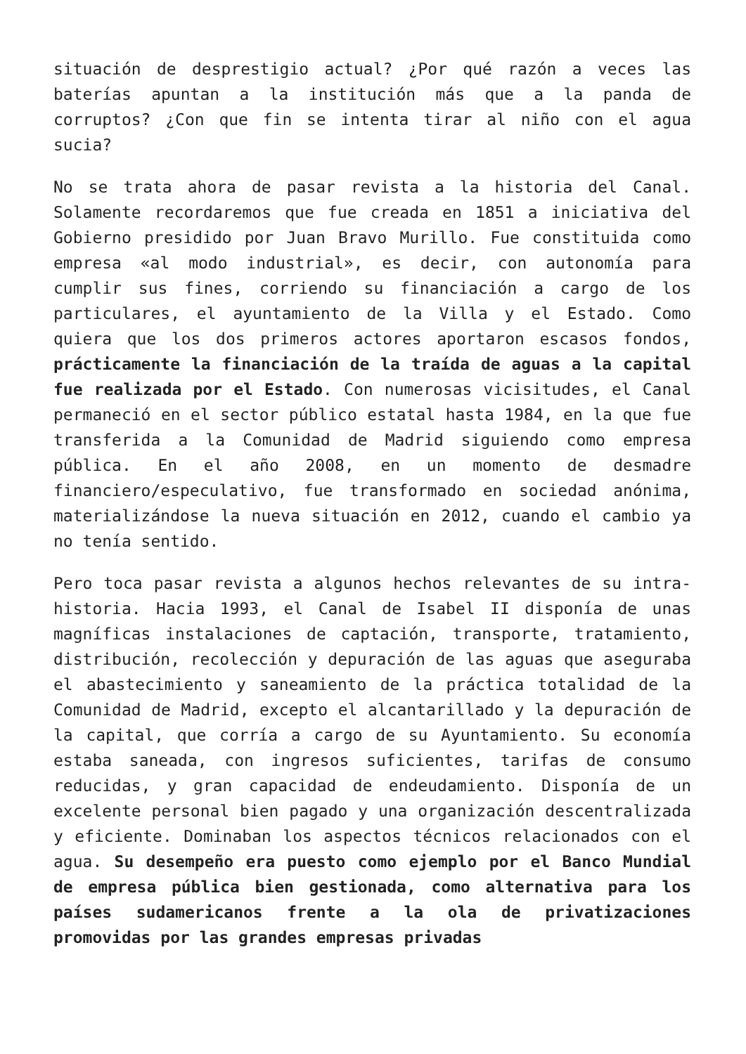situación de desprestigio actual? ¿Por qué razón a veces las baterías apuntan a la institución más que a la panda de corruptos? ¿Con que fin se intenta tirar al niño con el agua sucia?
No se trata ahora de pasar revista a la historia del Canal. Solamente recordaremos que fue creada en 1851 a iniciativa del Gobierno presidido por Juan Bravo Murillo. Fue constituida como empresa «al modo industrial», es decir, con autonomía para cumplir sus fines, corriendo su financiación a cargo de los particulares, el ayuntamiento de la Villa y el Estado. Como quiera que los dos primeros actores aportaron escasos fondos, prácticamente la financiación de la traída de aguas a la capital fue realizada por el Estado. Con numerosas vicisitudes, el Canal permaneció en el sector público estatal hasta 1984, en la que fue transferida a la Comunidad de Madrid siguiendo como empresa pública. En el año 2008, en un momento de desmadre financiero/especulativo, fue transformado en sociedad anónima, materializándose la nueva situación en 2012, cuando el cambio ya no tenía sentido.
Pero toca pasar revista a algunos hechos relevantes de su intra-historia. Hacia 1993, el Canal de Isabel II disponía de unas magníficas instalaciones de captación, transporte, tratamiento, distribución, recolección y depuración de las aguas que aseguraba el abastecimiento y saneamiento de la práctica totalidad de la Comunidad de Madrid, excepto el alcantarillado y la depuración de la capital, que corría a cargo de su Ayuntamiento. Su economía estaba saneada, con ingresos suficientes, tarifas de consumo reducidas, y gran capacidad de endeudamiento. Disponía de un excelente personal bien pagado y una organización descentralizada y eficiente. Dominaban los aspectos técnicos relacionados con el agua. Su desempeño era puesto como ejemplo por el Banco Mundial de empresa pública bien gestionada, como alternativa para los países sudamericanos frente a la ola de privatizaciones promovidas por las grandes empresas privadas